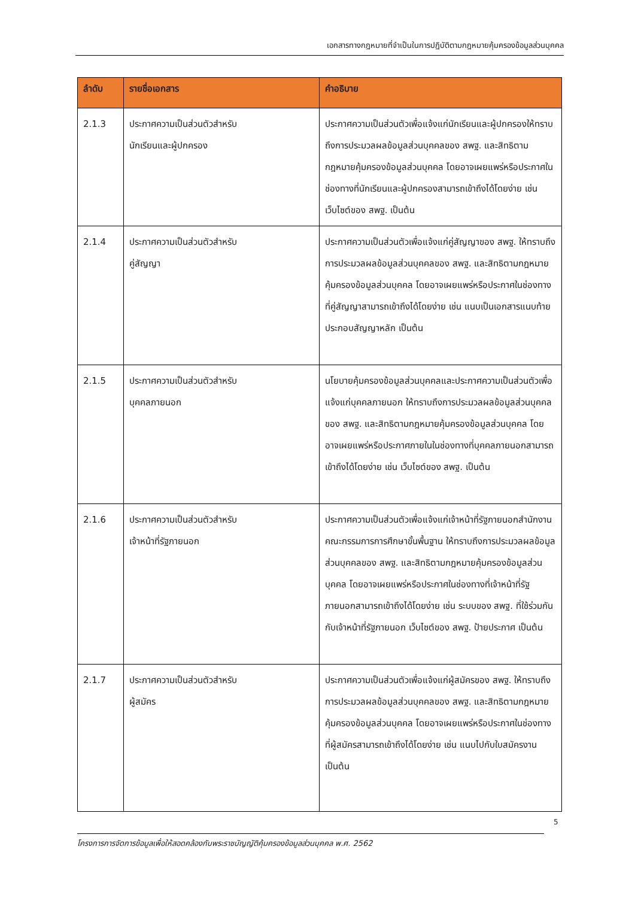เอกสารทางกฎหมายที่จำเป็นในการปฏิบัติตามกฎหมายคุ้มครองข้อมูลส่วนบุคคล
| ลำดับ | รายชื่อเอกสาร | คำอธิบาย |
| --- | --- | --- |
| 2.1.3 | ประกาศความเป็นส่วนตัวสำหรับ นักเรียนและผู้ปกครอง | ประกาศความเป็นส่วนตัวเพื่อแจ้งแก่นักเรียนและผู้ปกครองให้ทราบถึงการประมวลผลข้อมูลส่วนบุคคลของ สพฐ. และสิทธิตามกฎหมายคุ้มครองข้อมูลส่วนบุคคล โดยอาจเผยแพร่หรือประกาศในช่องทางที่นักเรียนและผู้ปกครองสามารถเข้าถึงได้โดยง่าย เช่น เว็บไซต์ของ สพฐ. เป็นต้น |
| 2.1.4 | ประกาศความเป็นส่วนตัวสำหรับ คู่สัญญา | ประกาศความเป็นส่วนตัวเพื่อแจ้งแก่คู่สัญญาของ สพฐ. ให้ทราบถึงการประมวลผลข้อมูลส่วนบุคคลของ สพฐ. และสิทธิตามกฎหมายคุ้มครองข้อมูลส่วนบุคคล โดยอาจเผยแพร่หรือประกาศในช่องทางที่คู่สัญญาสามารถเข้าถึงได้โดยง่าย เช่น แนบเป็นเอกสารแนบท้ายประกอบสัญญาหลัก เป็นต้น |
| 2.1.5 | ประกาศความเป็นส่วนตัวสำหรับ บุคคลภายนอก | นโยบายคุ้มครองข้อมูลส่วนบุคคลและประกาศความเป็นส่วนตัวเพื่อแจ้งแก่บุคคลภายนอก ให้ทราบถึงการประมวลผลข้อมูลส่วนบุคคลของ สพฐ. และสิทธิตามกฎหมายคุ้มครองข้อมูลส่วนบุคคล โดยอาจเผยแพร่หรือประกาศภายในในช่องทางที่บุคคลภายนอกสามารถเข้าถึงได้โดยง่าย เช่น เว็บไซต์ของ สพฐ. เป็นต้น |
| 2.1.6 | ประกาศความเป็นส่วนตัวสำหรับ เจ้าหน้าที่รัฐภายนอก | ประกาศความเป็นส่วนตัวเพื่อแจ้งแก่เจ้าหน้าที่รัฐภายนอกสำนักงานคณะกรรมการการศึกษาขั้นพื้นฐาน ให้ทราบถึงการประมวลผลข้อมูลส่วนบุคคลของ สพฐ. และสิทธิตามกฎหมายคุ้มครองข้อมูลส่วนบุคคล โดยอาจเผยแพร่หรือประกาศในช่องทางที่เจ้าหน้าที่รัฐภายนอกสามารถเข้าถึงได้โดยง่าย เช่น ระบบของ สพฐ. ที่ใช้ร่วมกันกับเจ้าหน้าที่รัฐภายนอก เว็บไซต์ของ สพฐ. ป้ายประกาศ เป็นต้น |
| 2.1.7 | ประกาศความเป็นส่วนตัวสำหรับ ผู้สมัคร | ประกาศความเป็นส่วนตัวเพื่อแจ้งแก่ผู้สมัครของ สพฐ. ให้ทราบถึงการประมวลผลข้อมูลส่วนบุคคลของ สพฐ. และสิทธิตามกฎหมายคุ้มครองข้อมูลส่วนบุคคล โดยอาจเผยแพร่หรือประกาศในช่องทางที่ผู้สมัครสามารถเข้าถึงได้โดยง่าย เช่น แนบไปกับใบสมัครงาน เป็นต้น |
5
โครงการการจัดการข้อมูลเพื่อให้สอดคล้องกับพระราชบัญญัติคุ้มครองข้อมูลส่วนบุคคล พ.ศ. 2562